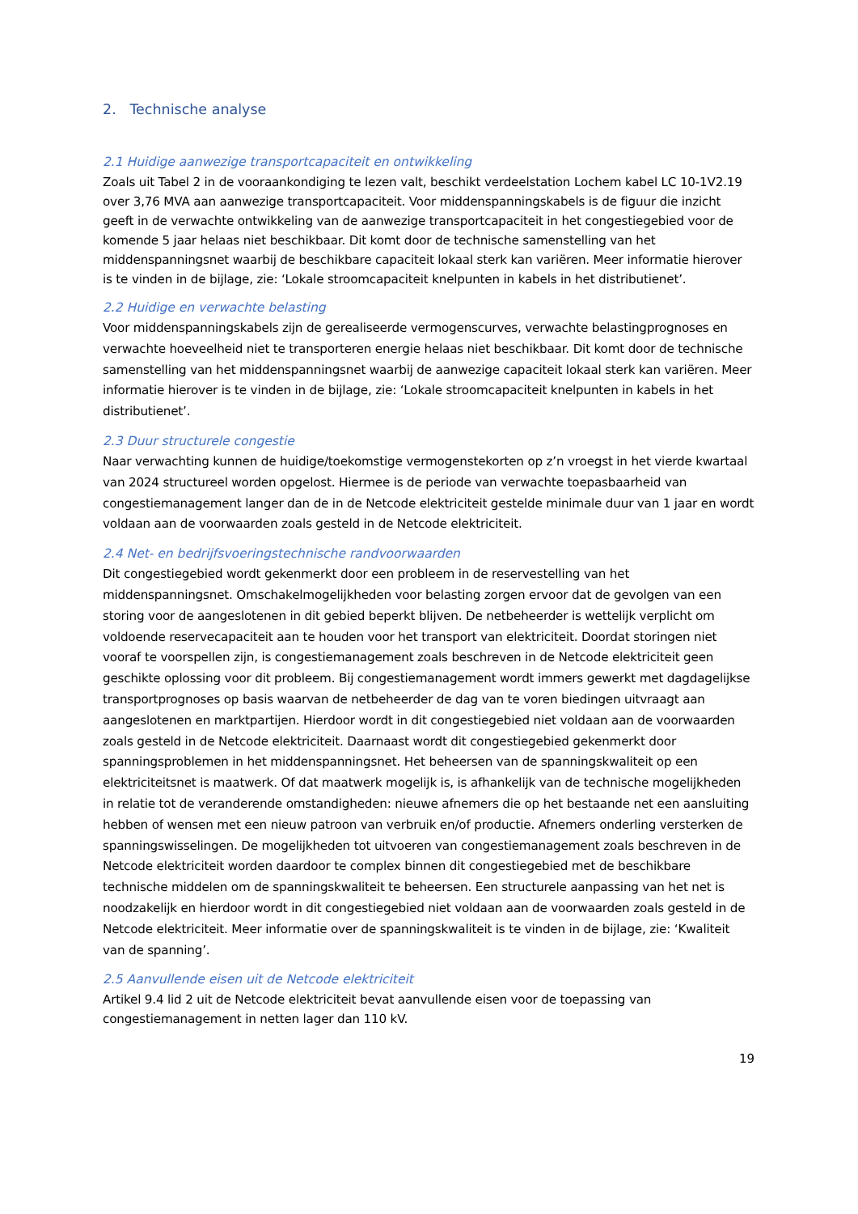2. Technische analyse
2.1 Huidige aanwezige transportcapaciteit en ontwikkeling
Zoals uit Tabel 2 in de vooraankondiging te lezen valt, beschikt verdeelstation Lochem kabel LC 10-1V2.19 over 3,76 MVA aan aanwezige transportcapaciteit. Voor middenspanningskabels is de figuur die inzicht geeft in de verwachte ontwikkeling van de aanwezige transportcapaciteit in het congestiegebied voor de komende 5 jaar helaas niet beschikbaar. Dit komt door de technische samenstelling van het middenspanningsnet waarbij de beschikbare capaciteit lokaal sterk kan variëren. Meer informatie hierover is te vinden in de bijlage, zie: ‘Lokale stroomcapaciteit knelpunten in kabels in het distributienet’.
2.2 Huidige en verwachte belasting
Voor middenspanningskabels zijn de gerealiseerde vermogenscurves, verwachte belastingprognoses en verwachte hoeveelheid niet te transporteren energie helaas niet beschikbaar. Dit komt door de technische samenstelling van het middenspanningsnet waarbij de aanwezige capaciteit lokaal sterk kan variëren. Meer informatie hierover is te vinden in de bijlage, zie: ‘Lokale stroomcapaciteit knelpunten in kabels in het distributienet’.
2.3 Duur structurele congestie
Naar verwachting kunnen de huidige/toekomstige vermogenstekorten op z’n vroegst in het vierde kwartaal van 2024 structureel worden opgelost. Hiermee is de periode van verwachte toepasbaarheid van congestiemanagement langer dan de in de Netcode elektriciteit gestelde minimale duur van 1 jaar en wordt voldaan aan de voorwaarden zoals gesteld in de Netcode elektriciteit.
2.4 Net- en bedrijfsvoeringstechnische randvoorwaarden
Dit congestiegebied wordt gekenmerkt door een probleem in de reservestelling van het middenspanningsnet. Omschakelmogelijkheden voor belasting zorgen ervoor dat de gevolgen van een storing voor de aangeslotenen in dit gebied beperkt blijven. De netbeheerder is wettelijk verplicht om voldoende reservecapaciteit aan te houden voor het transport van elektriciteit. Doordat storingen niet vooraf te voorspellen zijn, is congestiemanagement zoals beschreven in de Netcode elektriciteit geen geschikte oplossing voor dit probleem. Bij congestiemanagement wordt immers gewerkt met dagdagelijkse transportprognoses op basis waarvan de netbeheerder de dag van te voren biedingen uitvraagt aan aangeslotenen en marktpartijen. Hierdoor wordt in dit congestiegebied niet voldaan aan de voorwaarden zoals gesteld in de Netcode elektriciteit. Daarnaast wordt dit congestiegebied gekenmerkt door spanningsproblemen in het middenspanningsnet. Het beheersen van de spanningskwaliteit op een elektriciteitsnet is maatwerk. Of dat maatwerk mogelijk is, is afhankelijk van de technische mogelijkheden in relatie tot de veranderende omstandigheden: nieuwe afnemers die op het bestaande net een aansluiting hebben of wensen met een nieuw patroon van verbruik en/of productie. Afnemers onderling versterken de spanningswisselingen. De mogelijkheden tot uitvoeren van congestiemanagement zoals beschreven in de Netcode elektriciteit worden daardoor te complex binnen dit congestiegebied met de beschikbare technische middelen om de spanningskwaliteit te beheersen. Een structurele aanpassing van het net is noodzakelijk en hierdoor wordt in dit congestiegebied niet voldaan aan de voorwaarden zoals gesteld in de Netcode elektriciteit. Meer informatie over de spanningskwaliteit is te vinden in de bijlage, zie: ‘Kwaliteit van de spanning’.
2.5 Aanvullende eisen uit de Netcode elektriciteit
Artikel 9.4 lid 2 uit de Netcode elektriciteit bevat aanvullende eisen voor de toepassing van congestiemanagement in netten lager dan 110 kV.
19